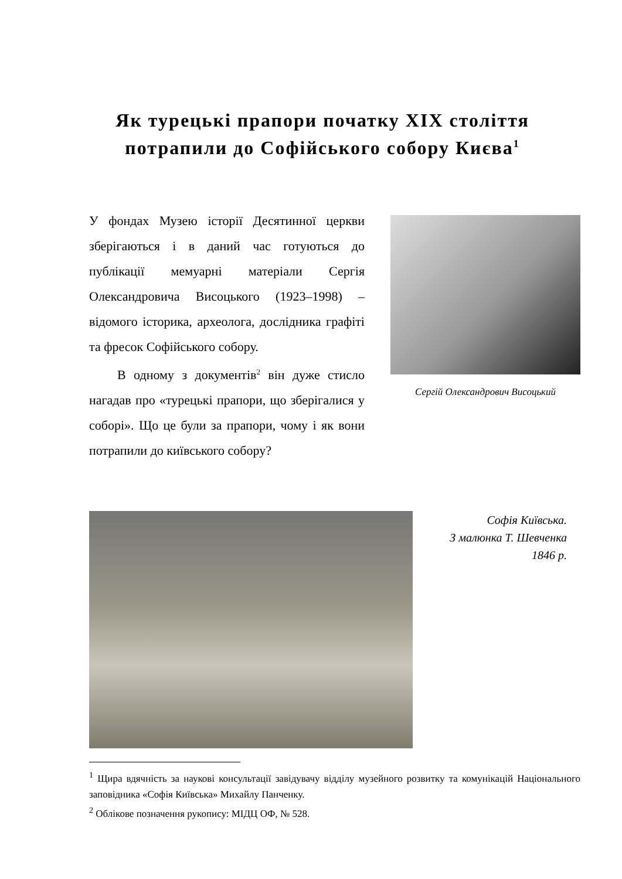Як турецькі прапори початку XIX століття потрапили до Софійського собору Києва<sup>1</sup>
У фондах Музею історії Десятинної церкви зберігаються і в даний час готуються до публікації мемуарні матеріали Сергія Олександровича Висоцького (1923–1998) – відомого історика, археолога, дослідника графіті та фресок Софійського собору.
В одному з документів<sup>2</sup> він дуже стисло нагадав про «турецькі прапори, що зберігалися у соборі». Що це були за прапори, чому і як вони потрапили до київського собору?
Сергій Олександрович Висоцький
Софія Київська.
З малюнка Т. Шевченка
1846 р.
<sup>1</sup> Щира вдячність за наукові консультації завідувачу відділу музейного розвитку та комунікацій Національного заповідника «Софія Київська» Михайлу Панченку.
<sup>2</sup> Облікове позначення рукопису: МІДЦ ОФ, № 528.